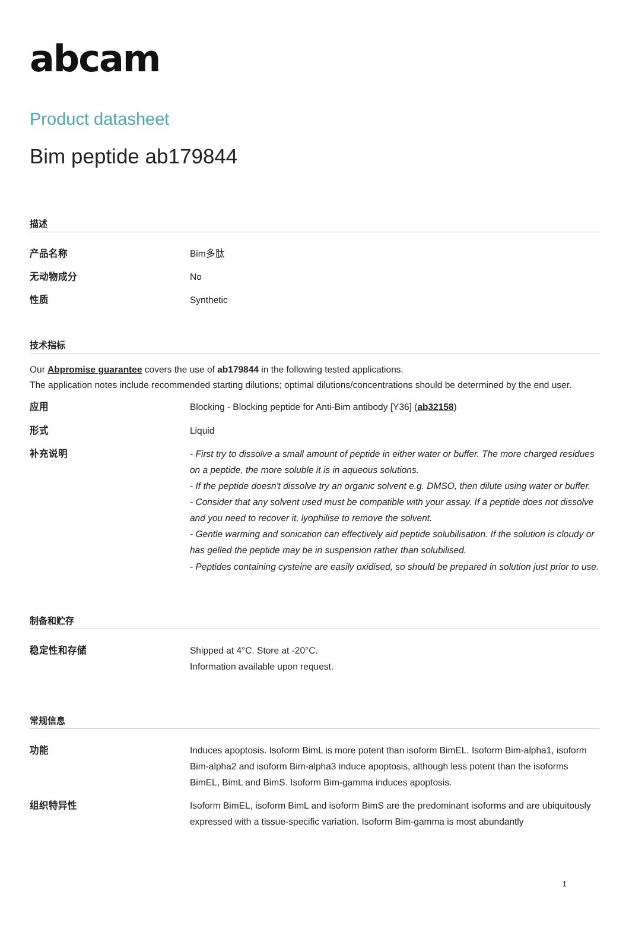abcam
Product datasheet
Bim peptide ab179844
描述
| 产品名称 | Bim多肽 |
| 无动物成分 | No |
| 性质 | Synthetic |
技术指标
Our Abpromise guarantee covers the use of ab179844 in the following tested applications.
The application notes include recommended starting dilutions; optimal dilutions/concentrations should be determined by the end user.
| 应用 | Blocking - Blocking peptide for Anti-Bim antibody [Y36] ( ab32158 ) |
| 形式 | Liquid |
| 补充说明 | - First try to dissolve a small amount of peptide in either water or buffer. The more charged residues on a peptide, the more soluble it is in aqueous solutions. - If the peptide doesn't dissolve try an organic solvent e.g. DMSO, then dilute using water or buffer. - Consider that any solvent used must be compatible with your assay. If a peptide does not dissolve and you need to recover it, lyophilise to remove the solvent. - Gentle warming and sonication can effectively aid peptide solubilisation. If the solution is cloudy or has gelled the peptide may be in suspension rather than solubilised. - Peptides containing cysteine are easily oxidised, so should be prepared in solution just prior to use. |
制备和贮存
| 稳定性和存储 | Shipped at 4°C. Store at -20°C. Information available upon request. |
常规信息
| 功能 | Induces apoptosis. Isoform BimL is more potent than isoform BimEL. Isoform Bim-alpha1, isoform Bim-alpha2 and isoform Bim-alpha3 induce apoptosis, although less potent than the isoforms BimEL, BimL and BimS. Isoform Bim-gamma induces apoptosis. |
| 组织特异性 | Isoform BimEL, isoform BimL and isoform BimS are the predominant isoforms and are ubiquitously expressed with a tissue-specific variation. Isoform Bim-gamma is most abundantly |
1